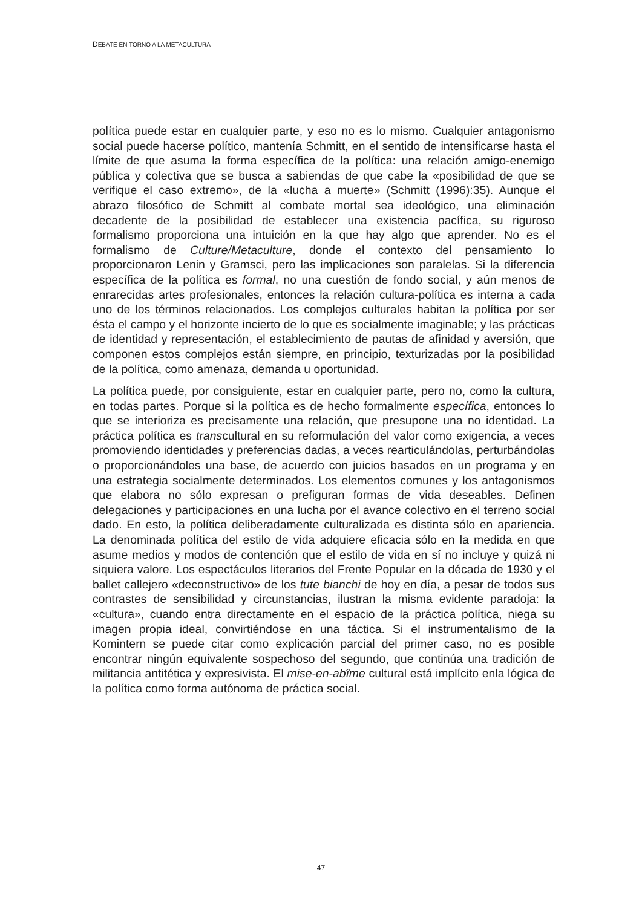DEBATE EN TORNO A LA METACULTURA
política puede estar en cualquier parte, y eso no es lo mismo. Cualquier antagonismo social puede hacerse político, mantenía Schmitt, en el sentido de intensificarse hasta el límite de que asuma la forma específica de la política: una relación amigo-enemigo pública y colectiva que se busca a sabiendas de que cabe la «posibilidad de que se verifique el caso extremo», de la «lucha a muerte» (Schmitt (1996):35). Aunque el abrazo filosófico de Schmitt al combate mortal sea ideológico, una eliminación decadente de la posibilidad de establecer una existencia pacífica, su riguroso formalismo proporciona una intuición en la que hay algo que aprender. No es el formalismo de Culture/Metaculture, donde el contexto del pensamiento lo proporcionaron Lenin y Gramsci, pero las implicaciones son paralelas. Si la diferencia específica de la política es formal, no una cuestión de fondo social, y aún menos de enrarecidas artes profesionales, entonces la relación cultura-política es interna a cada uno de los términos relacionados. Los complejos culturales habitan la política por ser ésta el campo y el horizonte incierto de lo que es socialmente imaginable; y las prácticas de identidad y representación, el establecimiento de pautas de afinidad y aversión, que componen estos complejos están siempre, en principio, texturizadas por la posibilidad de la política, como amenaza, demanda u oportunidad.
La política puede, por consiguiente, estar en cualquier parte, pero no, como la cultura, en todas partes. Porque si la política es de hecho formalmente específica, entonces lo que se interioriza es precisamente una relación, que presupone una no identidad. La práctica política es transcultural en su reformulación del valor como exigencia, a veces promoviendo identidades y preferencias dadas, a veces rearticulándolas, perturbándolas o proporcionándoles una base, de acuerdo con juicios basados en un programa y en una estrategia socialmente determinados. Los elementos comunes y los antagonismos que elabora no sólo expresan o prefiguran formas de vida deseables. Definen delegaciones y participaciones en una lucha por el avance colectivo en el terreno social dado. En esto, la política deliberadamente culturalizada es distinta sólo en apariencia. La denominada política del estilo de vida adquiere eficacia sólo en la medida en que asume medios y modos de contención que el estilo de vida en sí no incluye y quizá ni siquiera valore. Los espectáculos literarios del Frente Popular en la década de 1930 y el ballet callejero «deconstructivo» de los tute bianchi de hoy en día, a pesar de todos sus contrastes de sensibilidad y circunstancias, ilustran la misma evidente paradoja: la «cultura», cuando entra directamente en el espacio de la práctica política, niega su imagen propia ideal, convirtiéndose en una táctica. Si el instrumentalismo de la Komintern se puede citar como explicación parcial del primer caso, no es posible encontrar ningún equivalente sospechoso del segundo, que continúa una tradición de militancia antitética y expresivista. El mise-en-abîme cultural está implícito enla lógica de la política como forma autónoma de práctica social.
47